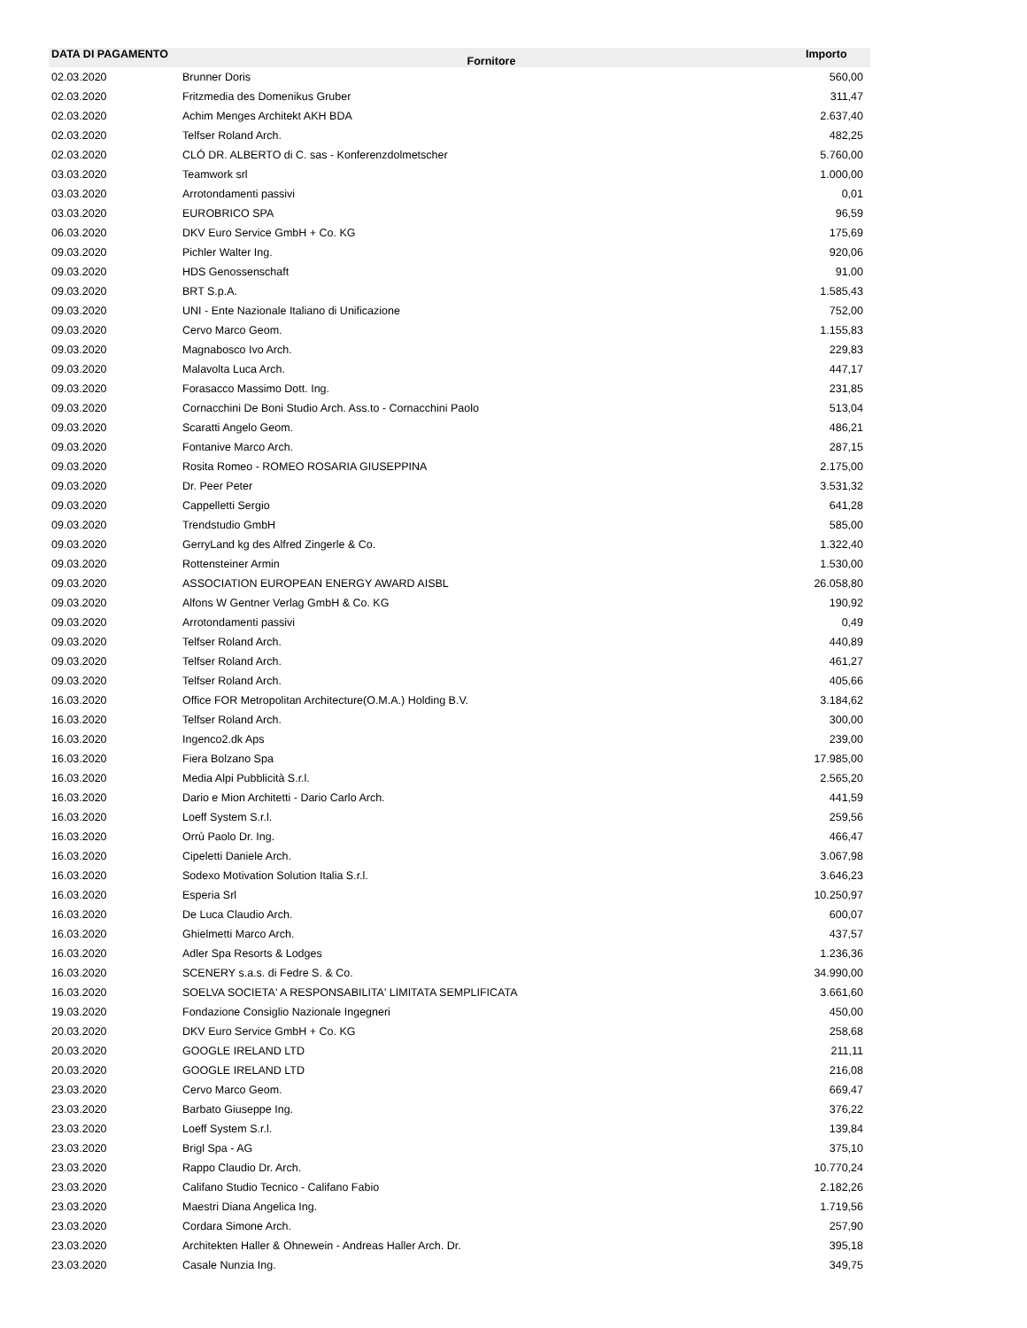| DATA DI PAGAMENTO | Fornitore | Importo |
| --- | --- | --- |
| 02.03.2020 | Brunner Doris | 560,00 |
| 02.03.2020 | Fritzmedia des Domenikus Gruber | 311,47 |
| 02.03.2020 | Achim Menges Architekt AKH BDA | 2.637,40 |
| 02.03.2020 | Telfser Roland Arch. | 482,25 |
| 02.03.2020 | CLÓ DR. ALBERTO di C. sas - Konferenzdolmetscher | 5.760,00 |
| 03.03.2020 | Teamwork srl | 1.000,00 |
| 03.03.2020 | Arrotondamenti passivi | 0,01 |
| 03.03.2020 | EUROBRICO SPA | 96,59 |
| 06.03.2020 | DKV Euro Service GmbH + Co. KG | 175,69 |
| 09.03.2020 | Pichler Walter Ing. | 920,06 |
| 09.03.2020 | HDS Genossenschaft | 91,00 |
| 09.03.2020 | BRT S.p.A. | 1.585,43 |
| 09.03.2020 | UNI - Ente Nazionale Italiano di Unificazione | 752,00 |
| 09.03.2020 | Cervo Marco Geom. | 1.155,83 |
| 09.03.2020 | Magnabosco Ivo Arch. | 229,83 |
| 09.03.2020 | Malavolta Luca Arch. | 447,17 |
| 09.03.2020 | Forasacco Massimo Dott. Ing. | 231,85 |
| 09.03.2020 | Cornacchini De Boni Studio Arch. Ass.to - Cornacchini Paolo | 513,04 |
| 09.03.2020 | Scaratti Angelo Geom. | 486,21 |
| 09.03.2020 | Fontanive Marco Arch. | 287,15 |
| 09.03.2020 | Rosita Romeo - ROMEO ROSARIA GIUSEPPINA | 2.175,00 |
| 09.03.2020 | Dr. Peer Peter | 3.531,32 |
| 09.03.2020 | Cappelletti Sergio | 641,28 |
| 09.03.2020 | Trendstudio GmbH | 585,00 |
| 09.03.2020 | GerryLand kg des Alfred Zingerle & Co. | 1.322,40 |
| 09.03.2020 | Rottensteiner Armin | 1.530,00 |
| 09.03.2020 | ASSOCIATION EUROPEAN ENERGY AWARD AISBL | 26.058,80 |
| 09.03.2020 | Alfons W Gentner Verlag GmbH & Co. KG | 190,92 |
| 09.03.2020 | Arrotondamenti passivi | 0,49 |
| 09.03.2020 | Telfser Roland Arch. | 440,89 |
| 09.03.2020 | Telfser Roland Arch. | 461,27 |
| 09.03.2020 | Telfser Roland Arch. | 405,66 |
| 16.03.2020 | Office FOR Metropolitan Architecture(O.M.A.) Holding B.V. | 3.184,62 |
| 16.03.2020 | Telfser Roland Arch. | 300,00 |
| 16.03.2020 | Ingenco2.dk Aps | 239,00 |
| 16.03.2020 | Fiera Bolzano Spa | 17.985,00 |
| 16.03.2020 | Media Alpi Pubblicità S.r.l. | 2.565,20 |
| 16.03.2020 | Dario e Mion Architetti - Dario Carlo Arch. | 441,59 |
| 16.03.2020 | Loeff System S.r.l. | 259,56 |
| 16.03.2020 | Orrù Paolo Dr. Ing. | 466,47 |
| 16.03.2020 | Cipeletti Daniele Arch. | 3.067,98 |
| 16.03.2020 | Sodexo Motivation Solution Italia S.r.l. | 3.646,23 |
| 16.03.2020 | Esperia Srl | 10.250,97 |
| 16.03.2020 | De Luca Claudio Arch. | 600,07 |
| 16.03.2020 | Ghielmetti Marco Arch. | 437,57 |
| 16.03.2020 | Adler Spa Resorts & Lodges | 1.236,36 |
| 16.03.2020 | SCENERY s.a.s. di Fedre S. & Co. | 34.990,00 |
| 16.03.2020 | SOELVA SOCIETA' A RESPONSABILITA' LIMITATA SEMPLIFICATA | 3.661,60 |
| 19.03.2020 | Fondazione Consiglio Nazionale Ingegneri | 450,00 |
| 20.03.2020 | DKV Euro Service GmbH + Co. KG | 258,68 |
| 20.03.2020 | GOOGLE IRELAND LTD | 211,11 |
| 20.03.2020 | GOOGLE IRELAND LTD | 216,08 |
| 23.03.2020 | Cervo Marco Geom. | 669,47 |
| 23.03.2020 | Barbato Giuseppe Ing. | 376,22 |
| 23.03.2020 | Loeff System S.r.l. | 139,84 |
| 23.03.2020 | Brigl Spa - AG | 375,10 |
| 23.03.2020 | Rappo Claudio Dr. Arch. | 10.770,24 |
| 23.03.2020 | Califano Studio Tecnico - Califano Fabio | 2.182,26 |
| 23.03.2020 | Maestri Diana Angelica Ing. | 1.719,56 |
| 23.03.2020 | Cordara Simone Arch. | 257,90 |
| 23.03.2020 | Architekten Haller & Ohnewein - Andreas Haller Arch. Dr. | 395,18 |
| 23.03.2020 | Casale Nunzia Ing. | 349,75 |